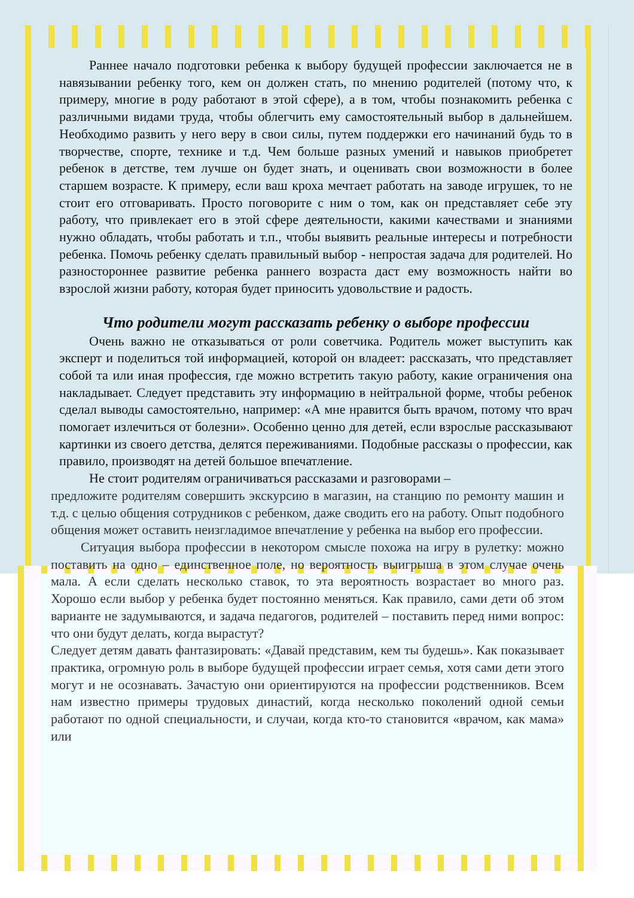Раннее начало подготовки ребенка к выбору будущей профессии заключается не в навязывании ребенку того, кем он должен стать, по мнению родителей (потому что, к примеру, многие в роду работают в этой сфере), а в том, чтобы познакомить ребенка с различными видами труда, чтобы облегчить ему самостоятельный выбор в дальнейшем. Необходимо развить у него веру в свои силы, путем поддержки его начинаний будь то в творчестве, спорте, технике и т.д. Чем больше разных умений и навыков приобретет ребенок в детстве, тем лучше он будет знать, и оценивать свои возможности в более старшем возрасте. К примеру, если ваш кроха мечтает работать на заводе игрушек, то не стоит его отговаривать. Просто поговорите с ним о том, как он представляет себе эту работу, что привлекает его в этой сфере деятельности, какими качествами и знаниями нужно обладать, чтобы работать и т.п., чтобы выявить реальные интересы и потребности ребенка. Помочь ребенку сделать правильный выбор - непростая задача для родителей. Но разностороннее развитие ребенка раннего возраста даст ему возможность найти во взрослой жизни работу, которая будет приносить удовольствие и радость.
Что родители могут рассказать ребенку о выборе профессии
Очень важно не отказываться от роли советчика. Родитель может выступить как эксперт и поделиться той информацией, которой он владеет: рассказать, что представляет собой та или иная профессия, где можно встретить такую работу, какие ограничения она накладывает. Следует представить эту информацию в нейтральной форме, чтобы ребенок сделал выводы самостоятельно, например: «А мне нравится быть врачом, потому что врач помогает излечиться от болезни». Особенно ценно для детей, если взрослые рассказывают картинки из своего детства, делятся переживаниями. Подобные рассказы о профессии, как правило, производят на детей большое впечатление.
Не стоит родителям ограничиваться рассказами и разговорами –
предложите родителям совершить экскурсию в магазин, на станцию по ремонту машин и т.д. с целью общения сотрудников с ребенком, даже сводить его на работу. Опыт подобного общения может оставить неизгладимое впечатление у ребенка на выбор его профессии.
Ситуация выбора профессии в некотором смысле похожа на игру в рулетку: можно поставить на одно – единственное поле, но вероятность выигрыша в этом случае очень мала. А если сделать несколько ставок, то эта вероятность возрастает во много раз. Хорошо если выбор у ребенка будет постоянно меняться. Как правило, сами дети об этом варианте не задумываются, и задача педагогов, родителей – поставить перед ними вопрос: что они будут делать, когда вырастут?
Следует детям давать фантазировать: «Давай представим, кем ты будешь». Как показывает практика, огромную роль в выборе будущей профессии играет семья, хотя сами дети этого могут и не осознавать. Зачастую они ориентируются на профессии родственников. Всем нам известно примеры трудовых династий, когда несколько поколений одной семьи работают по одной специальности, и случаи, когда кто-то становится «врачом, как мама» или